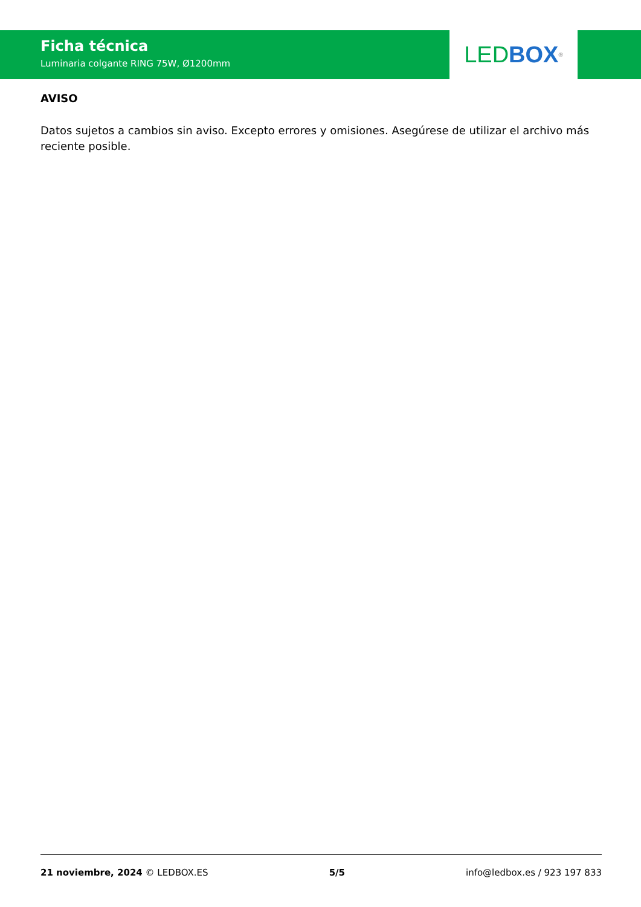Ficha técnica
Luminaria colgante RING 75W, Ø1200mm
LED BOX<sup>®</sup>
AVISO
Datos sujetos a cambios sin aviso. Excepto errores y omisiones. Asegúrese de utilizar el archivo más reciente posible.
21 noviembre, 2024 © LEDBOX.ES 5/5 info@ledbox.es / 923 197 833